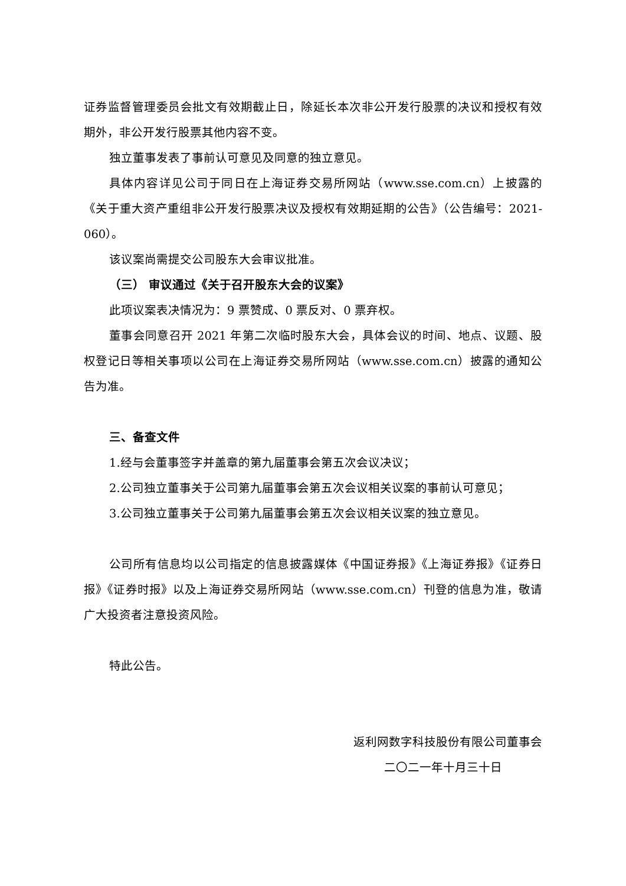证券监督管理委员会批文有效期截止日，除延长本次非公开发行股票的决议和授权有效期外，非公开发行股票其他内容不变。
独立董事发表了事前认可意见及同意的独立意见。
具体内容详见公司于同日在上海证券交易所网站（www.sse.com.cn）上披露的《关于重大资产重组非公开发行股票决议及授权有效期延期的公告》（公告编号：2021-060）。
该议案尚需提交公司股东大会审议批准。
（三） 审议通过《关于召开股东大会的议案》
此项议案表决情况为：9 票赞成、0 票反对、0 票弃权。
董事会同意召开 2021 年第二次临时股东大会，具体会议的时间、地点、议题、股权登记日等相关事项以公司在上海证券交易所网站（www.sse.com.cn）披露的通知公告为准。
三、备查文件
1.经与会董事签字并盖章的第九届董事会第五次会议决议；
2.公司独立董事关于公司第九届董事会第五次会议相关议案的事前认可意见；
3.公司独立董事关于公司第九届董事会第五次会议相关议案的独立意见。
公司所有信息均以公司指定的信息披露媒体《中国证券报》《上海证券报》《证券日报》《证券时报》以及上海证券交易所网站（www.sse.com.cn）刊登的信息为准，敬请广大投资者注意投资风险。
特此公告。
返利网数字科技股份有限公司董事会
二〇二一年十月三十日